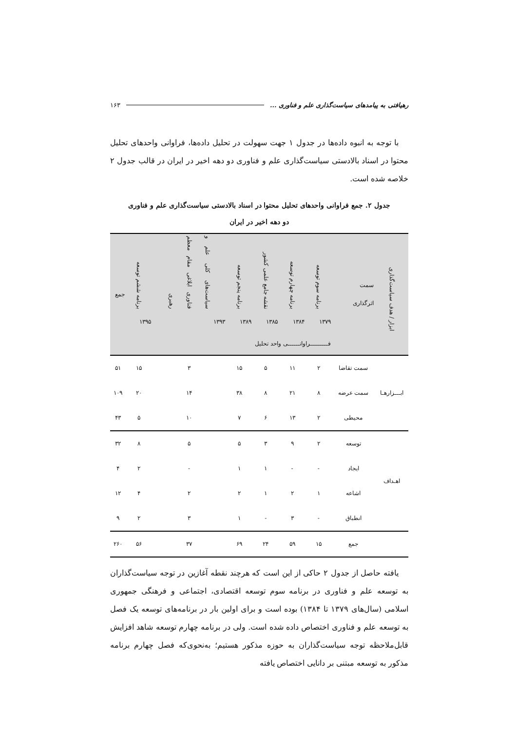رهیافتی به پیامدهای سیاست‌گذاری علم و فناوری ... ۱۶۳
با توجه به انبوه داده‌ها در جدول ۱ جهت سهولت در تحلیل داده‌ها، فراوانی واحدهای تحلیل محتوا در اسناد بالادستی سیاست‌گذاری علم و فناوری دو دهه اخیر در ایران در قالب جدول ۲ خلاصه شده است.
جدول ۲. جمع فراوانی واحدهای تحلیل محتوا در اسناد بالادستی سیاست‌گذاری علم و فناوری
دو دهه اخیر در ایران
| ابزار / هدف سیاست‌گذاری | سمت اثرگذاری | برنامه سوم توسعه | برنامه چهارم توسعه | نقشه جامع علمی کشور | برنامه پنجم توسعه | سیاست‌های کلی علم و فناوری ابلاغی مقام معظم رهبری | برنامه ششم توسعه | جمع |
| --- | --- | --- | --- | --- | --- | --- | --- | --- |
| | | ۱۳۷۹ | ۱۳۸۴ | ۱۳۸۵ | ۱۳۸۹ | ۱۳۹۳ | ۱۳۹۵ | |
| | | فـــــــــراوانــــــی واحد تحلیل | | | | | | |
| ابـــزارهـا | سمت تقاضا | ۲ | ۱۱ | ۵ | ۱۵ | ۳ | ۱۵ | ۵۱ |
| | سمت عرضه | ۸ | ۲۱ | ۸ | ۳۸ | ۱۴ | ۲۰ | ۱۰۹ |
| | محیطی | ۲ | ۱۳ | ۶ | ۷ | ۱۰ | ۵ | ۴۳ |
| اهـداف | توسعه | ۲ | ۹ | ۳ | ۵ | ۵ | ۸ | ۳۲ |
| | ایجاد | - | - | ۱ | ۱ | - | ۲ | ۴ |
| | اشاعه | ۱ | ۲ | ۱ | ۲ | ۲ | ۴ | ۱۲ |
| | انطباق | - | ۳ | - | ۱ | ۳ | ۲ | ۹ |
| | جمع | ۱۵ | ۵۹ | ۲۴ | ۶۹ | ۳۷ | ۵۶ | ۲۶۰ |
یافته حاصل از جدول ۲ حاکی از این است که هرچند نقطه آغازین در توجه سیاست‌گذاران به توسعه علم و فناوری در برنامه سوم توسعه اقتصادی، اجتماعی و فرهنگی جمهوری اسلامی (سال‌های ۱۳۷۹ تا ۱۳۸۴) بوده است و برای اولین بار در برنامه‌های توسعه یک فصل به توسعه علم و فناوری اختصاص داده شده است. ولی در برنامه چهارم توسعه شاهد افزایش قابل‌ملاحظه توجه سیاست‌گذاران به حوزه مذکور هستیم؛ به‌نحوی‌که فصل چهارم برنامه مذکور به توسعه مبتنی بر دانایی اختصاص یافته